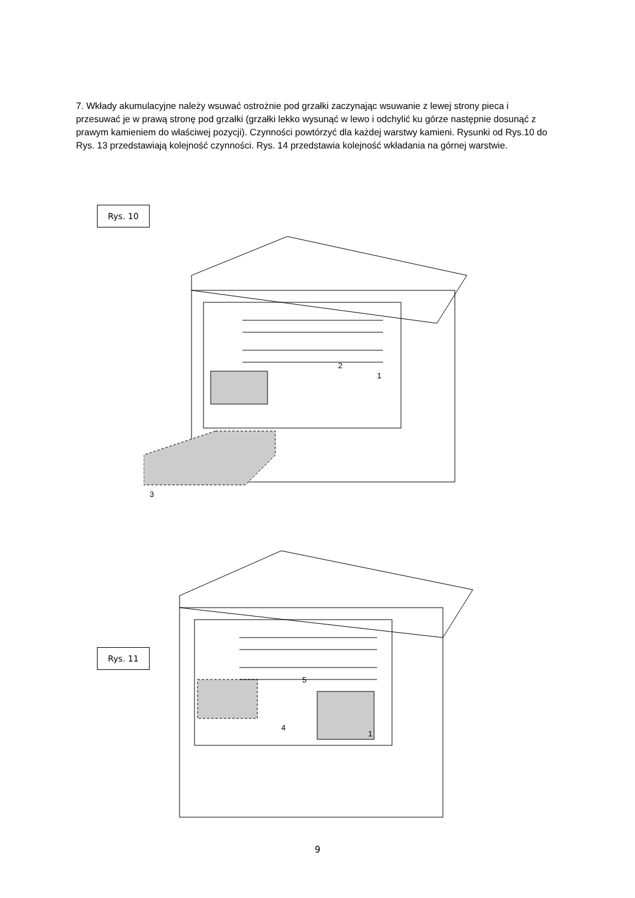7. Wkłady akumulacyjne należy wsuwać ostrożnie pod grzałki zaczynając wsuwanie z lewej strony pieca i przesuwać je w prawą stronę pod grzałki (grzałki lekko wysunąć w lewo i odchylić ku górze następnie dosunąć z prawym kamieniem do właściwej pozycji). Czynności powtórzyć dla każdej warstwy kamieni. Rysunki od Rys.10 do Rys. 13 przedstawiają kolejność czynności. Rys. 14 przedstawia kolejność wkładania na górnej warstwie.
Rys. 10
3
2
1
Rys. 11
4
5
1
9